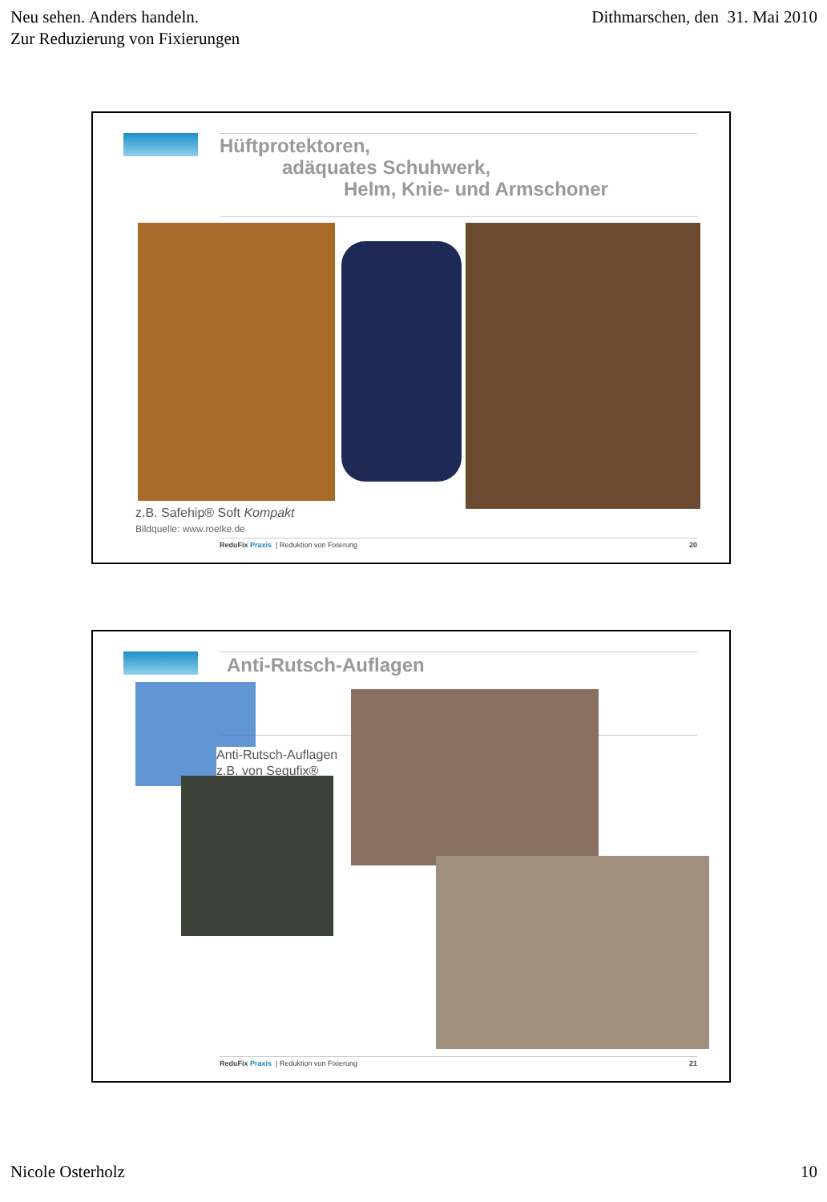Neu sehen. Anders handeln.
Zur Reduzierung von Fixierungen
Dithmarschen, den 31. Mai 2010
Hüftprotektoren,
adäquates Schuhwerk,
Helm, Knie- und Armschoner
z.B. Safehip® Soft Kompakt
Bildquelle: www.roelke.de
ReduFix Praxis | Reduktion von Fixierung 20
Anti-Rutsch-Auflagen
Anti-Rutsch-Auflagen
z.B. von Segufix®
ReduFix Praxis | Reduktion von Fixierung 21
Nicole Osterholz 10